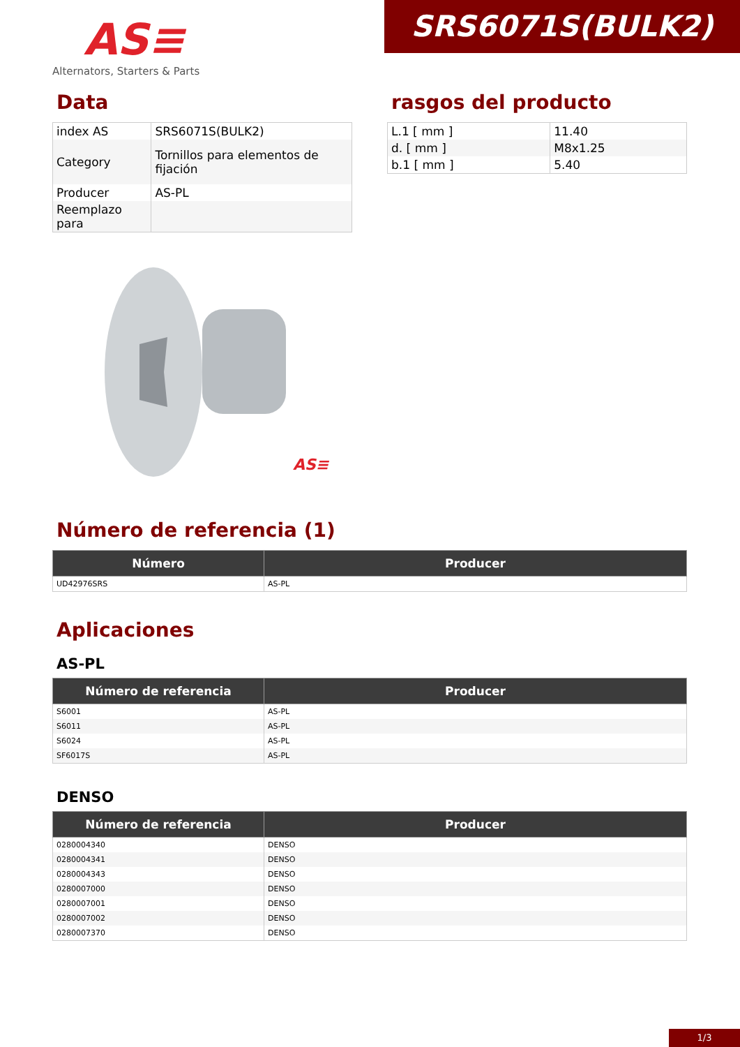AS≡
Alternators, Starters & Parts
SRS6071S(BULK2)
Data
| index AS | SRS6071S(BULK2) |
| Category | Tornillos para elementos de fijación |
| Producer | AS-PL |
| Reemplazo para | |
rasgos del producto
| L.1 [ mm ] | 11.40 |
| d. [ mm ] | M8x1.25 |
| b.1 [ mm ] | 5.40 |
AS≡
Número de referencia (1)
| Número | Producer |
| --- | --- |
| UD42976SRS | AS-PL |
Aplicaciones
AS-PL
| Número de referencia | Producer |
| --- | --- |
| S6001 | AS-PL |
| S6011 | AS-PL |
| S6024 | AS-PL |
| SF6017S | AS-PL |
DENSO
| Número de referencia | Producer |
| --- | --- |
| 0280004340 | DENSO |
| 0280004341 | DENSO |
| 0280004343 | DENSO |
| 0280007000 | DENSO |
| 0280007001 | DENSO |
| 0280007002 | DENSO |
| 0280007370 | DENSO |
1/3